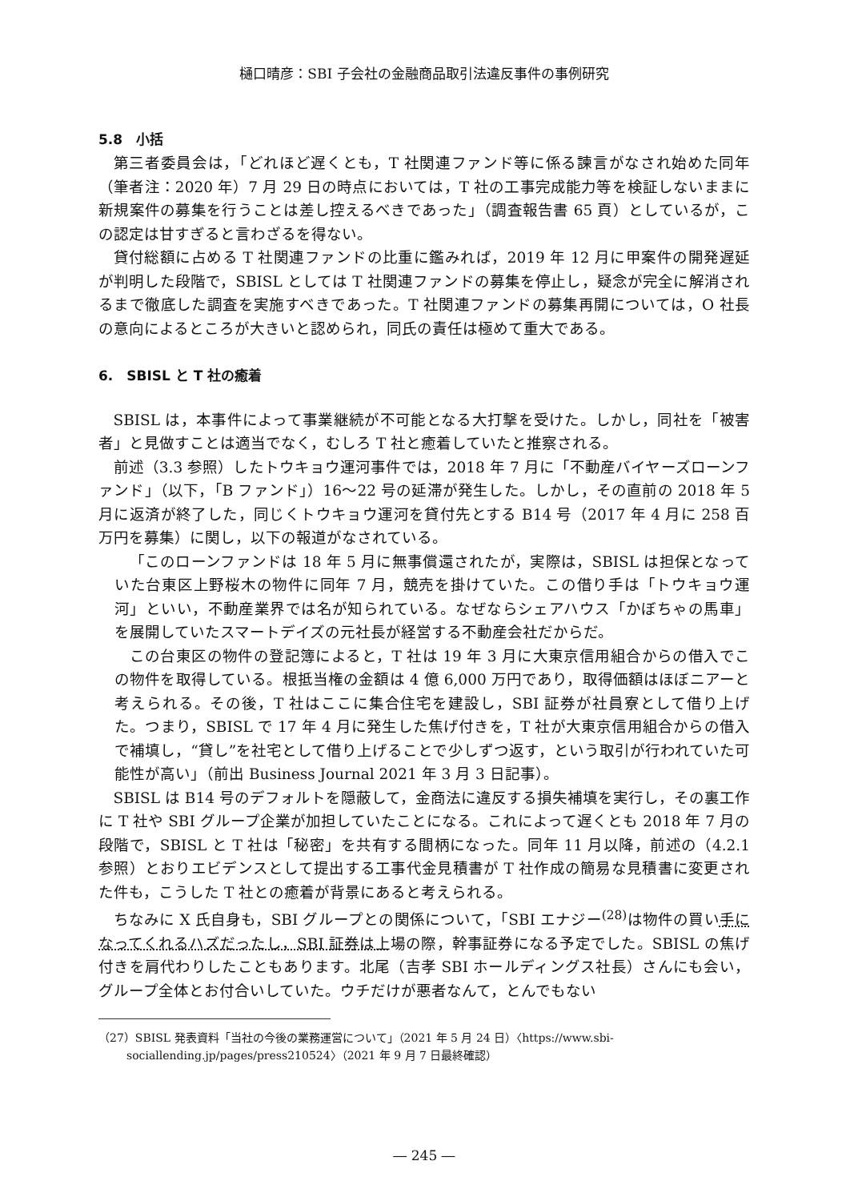樋口晴彦：SBI 子会社の金融商品取引法違反事件の事例研究
5.8　小括
第三者委員会は，「どれほど遅くとも，T 社関連ファンド等に係る諫言がなされ始めた同年（筆者注：2020 年）7 月 29 日の時点においては，T 社の工事完成能力等を検証しないままに新規案件の募集を行うことは差し控えるべきであった」（調査報告書 65 頁）としているが，この認定は甘すぎると言わざるを得ない。
貸付総額に占める T 社関連ファンドの比重に鑑みれば，2019 年 12 月に甲案件の開発遅延が判明した段階で，SBISL としては T 社関連ファンドの募集を停止し，疑念が完全に解消されるまで徹底した調査を実施すべきであった。T 社関連ファンドの募集再開については，O 社長の意向によるところが大きいと認められ，同氏の責任は極めて重大である。
6.　SBISL と T 社の癒着
SBISL は，本事件によって事業継続が不可能となる大打撃を受けた。しかし，同社を「被害者」と見做すことは適当でなく，むしろ T 社と癒着していたと推察される。
前述（3.3 参照）したトウキョウ運河事件では，2018 年 7 月に「不動産バイヤーズローンファンド」（以下，「B ファンド」）16〜22 号の延滞が発生した。しかし，その直前の 2018 年 5 月に返済が終了した，同じくトウキョウ運河を貸付先とする B14 号（2017 年 4 月に 258 百万円を募集）に関し，以下の報道がなされている。
「このローンファンドは 18 年 5 月に無事償還されたが，実際は，SBISL は担保となっていた台東区上野桜木の物件に同年 7 月，競売を掛けていた。この借り手は「トウキョウ運河」といい，不動産業界では名が知られている。なぜならシェアハウス「かぼちゃの馬車」を展開していたスマートデイズの元社長が経営する不動産会社だからだ。
この台東区の物件の登記簿によると，T 社は 19 年 3 月に大東京信用組合からの借入でこの物件を取得している。根抵当権の金額は 4 億 6,000 万円であり，取得価額はほぼニアーと考えられる。その後，T 社はここに集合住宅を建設し，SBI 証券が社員寮として借り上げた。つまり，SBISL で 17 年 4 月に発生した焦げ付きを，T 社が大東京信用組合からの借入で補填し，“貸し”を社宅として借り上げることで少しずつ返す，という取引が行われていた可能性が高い」（前出 Business Journal 2021 年 3 月 3 日記事）。
SBISL は B14 号のデフォルトを隠蔽して，金商法に違反する損失補填を実行し，その裏工作に T 社や SBI グループ企業が加担していたことになる。これによって遅くとも 2018 年 7 月の段階で，SBISL と T 社は「秘密」を共有する間柄になった。同年 11 月以降，前述の（4.2.1 参照）とおりエビデンスとして提出する工事代金見積書が T 社作成の簡易な見積書に変更された件も，こうした T 社との癒着が背景にあると考えられる。
ちなみに X 氏自身も，SBI グループとの関係について，「SBI エナジー<sup>(28)</sup>は物件の買い手になってくれるハズだったし，SBI 証券は上場の際，幹事証券になる予定でした。SBISL の焦げ付きを肩代わりしたこともあります。北尾（吉孝 SBI ホールディングス社長）さんにも会い，グループ全体とお付合いしていた。ウチだけが悪者なんて，とんでもない
（27）SBISL 発表資料「当社の今後の業務運営について」（2021 年 5 月 24 日）〈https://www.sbi-sociallending.jp/pages/press210524〉（2021 年 9 月 7 日最終確認）
― 245 ―